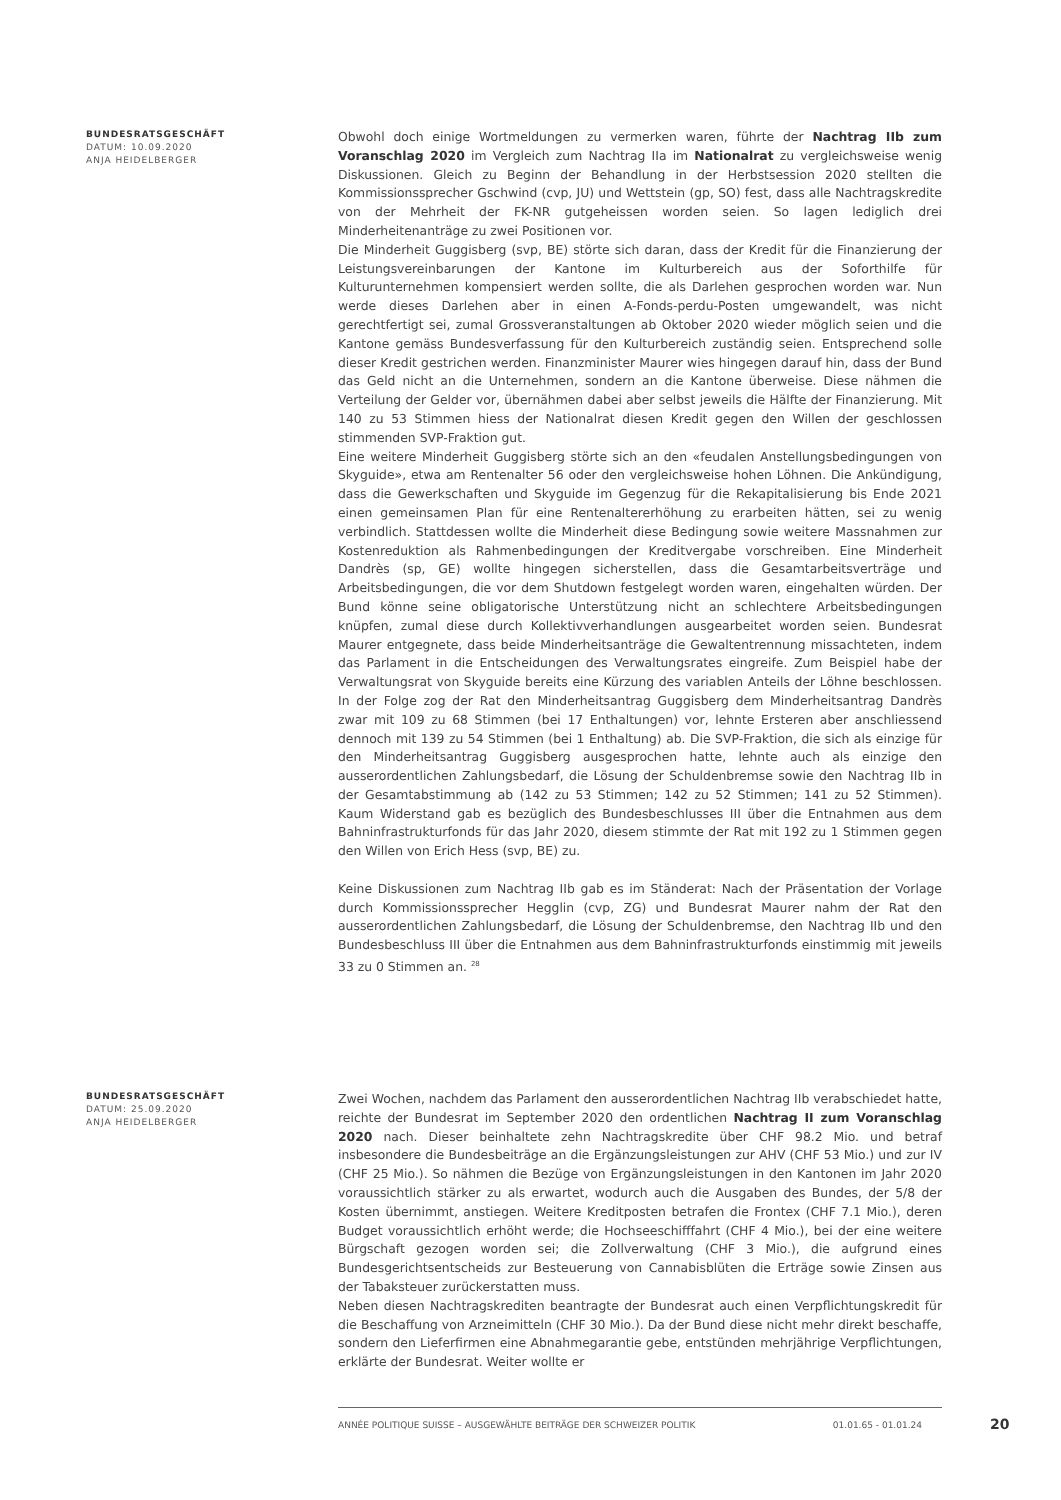BUNDESRATSGESCHÄFT
DATUM: 10.09.2020
ANJA HEIDELBERGER
Obwohl doch einige Wortmeldungen zu vermerken waren, führte der Nachtrag IIb zum Voranschlag 2020 im Vergleich zum Nachtrag IIa im Nationalrat zu vergleichsweise wenig Diskussionen. Gleich zu Beginn der Behandlung in der Herbstsession 2020 stellten die Kommissionssprecher Gschwind (cvp, JU) und Wettstein (gp, SO) fest, dass alle Nachtragskredite von der Mehrheit der FK-NR gutgeheissen worden seien. So lagen lediglich drei Minderheitenanträge zu zwei Positionen vor.
Die Minderheit Guggisberg (svp, BE) störte sich daran, dass der Kredit für die Finanzierung der Leistungsvereinbarungen der Kantone im Kulturbereich aus der Soforthilfe für Kulturunternehmen kompensiert werden sollte, die als Darlehen gesprochen worden war. Nun werde dieses Darlehen aber in einen A-Fonds-perdu-Posten umgewandelt, was nicht gerechtfertigt sei, zumal Grossveranstaltungen ab Oktober 2020 wieder möglich seien und die Kantone gemäss Bundesverfassung für den Kulturbereich zuständig seien. Entsprechend solle dieser Kredit gestrichen werden. Finanzminister Maurer wies hingegen darauf hin, dass der Bund das Geld nicht an die Unternehmen, sondern an die Kantone überweise. Diese nähmen die Verteilung der Gelder vor, übernähmen dabei aber selbst jeweils die Hälfte der Finanzierung. Mit 140 zu 53 Stimmen hiess der Nationalrat diesen Kredit gegen den Willen der geschlossen stimmenden SVP-Fraktion gut.
Eine weitere Minderheit Guggisberg störte sich an den «feudalen Anstellungsbedingungen von Skyguide», etwa am Rentenalter 56 oder den vergleichsweise hohen Löhnen. Die Ankündigung, dass die Gewerkschaften und Skyguide im Gegenzug für die Rekapitalisierung bis Ende 2021 einen gemeinsamen Plan für eine Rentenaltererhöhung zu erarbeiten hätten, sei zu wenig verbindlich. Stattdessen wollte die Minderheit diese Bedingung sowie weitere Massnahmen zur Kostenreduktion als Rahmenbedingungen der Kreditvergabe vorschreiben. Eine Minderheit Dandrès (sp, GE) wollte hingegen sicherstellen, dass die Gesamtarbeitsverträge und Arbeitsbedingungen, die vor dem Shutdown festgelegt worden waren, eingehalten würden. Der Bund könne seine obligatorische Unterstützung nicht an schlechtere Arbeitsbedingungen knüpfen, zumal diese durch Kollektivverhandlungen ausgearbeitet worden seien. Bundesrat Maurer entgegnete, dass beide Minderheitsanträge die Gewaltentrennung missachteten, indem das Parlament in die Entscheidungen des Verwaltungsrates eingreife. Zum Beispiel habe der Verwaltungsrat von Skyguide bereits eine Kürzung des variablen Anteils der Löhne beschlossen. In der Folge zog der Rat den Minderheitsantrag Guggisberg dem Minderheitsantrag Dandrès zwar mit 109 zu 68 Stimmen (bei 17 Enthaltungen) vor, lehnte Ersteren aber anschliessend dennoch mit 139 zu 54 Stimmen (bei 1 Enthaltung) ab. Die SVP-Fraktion, die sich als einzige für den Minderheitsantrag Guggisberg ausgesprochen hatte, lehnte auch als einzige den ausserordentlichen Zahlungsbedarf, die Lösung der Schuldenbremse sowie den Nachtrag IIb in der Gesamtabstimmung ab (142 zu 53 Stimmen; 142 zu 52 Stimmen; 141 zu 52 Stimmen). Kaum Widerstand gab es bezüglich des Bundesbeschlusses III über die Entnahmen aus dem Bahninfrastrukturfonds für das Jahr 2020, diesem stimmte der Rat mit 192 zu 1 Stimmen gegen den Willen von Erich Hess (svp, BE) zu.
Keine Diskussionen zum Nachtrag IIb gab es im Ständerat: Nach der Präsentation der Vorlage durch Kommissionssprecher Hegglin (cvp, ZG) und Bundesrat Maurer nahm der Rat den ausserordentlichen Zahlungsbedarf, die Lösung der Schuldenbremse, den Nachtrag IIb und den Bundesbeschluss III über die Entnahmen aus dem Bahninfrastrukturfonds einstimmig mit jeweils 33 zu 0 Stimmen an. <sup>28</sup>
BUNDESRATSGESCHÄFT
DATUM: 25.09.2020
ANJA HEIDELBERGER
Zwei Wochen, nachdem das Parlament den ausserordentlichen Nachtrag IIb verabschiedet hatte, reichte der Bundesrat im September 2020 den ordentlichen Nachtrag II zum Voranschlag 2020 nach. Dieser beinhaltete zehn Nachtragskredite über CHF 98.2 Mio. und betraf insbesondere die Bundesbeiträge an die Ergänzungsleistungen zur AHV (CHF 53 Mio.) und zur IV (CHF 25 Mio.). So nähmen die Bezüge von Ergänzungsleistungen in den Kantonen im Jahr 2020 voraussichtlich stärker zu als erwartet, wodurch auch die Ausgaben des Bundes, der 5/8 der Kosten übernimmt, anstiegen. Weitere Kreditposten betrafen die Frontex (CHF 7.1 Mio.), deren Budget voraussichtlich erhöht werde; die Hochseeschifffahrt (CHF 4 Mio.), bei der eine weitere Bürgschaft gezogen worden sei; die Zollverwaltung (CHF 3 Mio.), die aufgrund eines Bundesgerichtsentscheids zur Besteuerung von Cannabisblüten die Erträge sowie Zinsen aus der Tabaksteuer zurückerstatten muss.
Neben diesen Nachtragskrediten beantragte der Bundesrat auch einen Verpflichtungskredit für die Beschaffung von Arzneimitteln (CHF 30 Mio.). Da der Bund diese nicht mehr direkt beschaffe, sondern den Lieferfirmen eine Abnahmegarantie gebe, entstünden mehrjährige Verpflichtungen, erklärte der Bundesrat. Weiter wollte er
ANNÉE POLITIQUE SUISSE – AUSGEWÄHLTE BEITRÄGE DER SCHWEIZER POLITIK 01.01.65 - 01.01.24
20